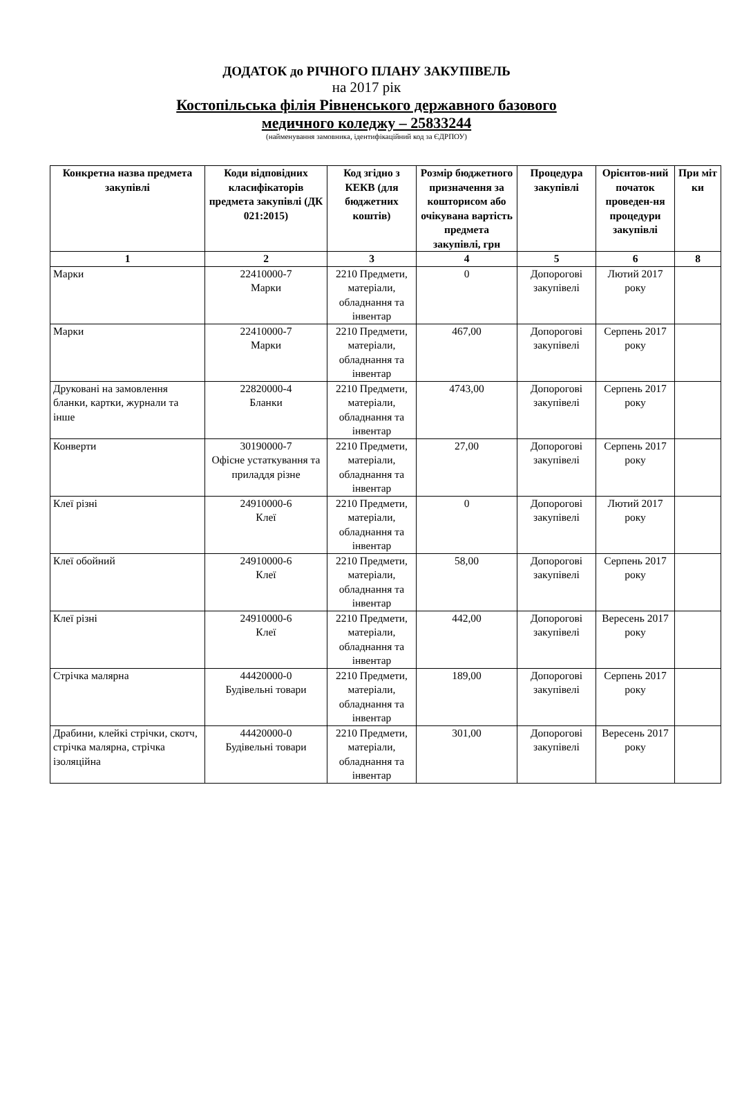ДОДАТОК до РІЧНОГО ПЛАНУ ЗАКУПІВЕЛЬ
на 2017 рік
Костопільська філія Рівненського державного базового
медичного коледжу – 25833244
(найменування замовника, ідентифікаційний код за ЄДРПОУ)
| Конкретна назва предмета закупівлі | Коди відповідних класифікаторів предмета закупівлі (ДК 021:2015) | Код згідно з КЕКВ (для бюджетних коштів) | Розмір бюджетного призначення за кошторисом або очікувана вартість предмета закупівлі, грн | Процедура закупівлі | Орієнтов-ний початок проведен-ня процедури закупівлі | При міт ки |
| --- | --- | --- | --- | --- | --- | --- |
| 1 | 2 | 3 | 4 | 5 | 6 | 8 |
| Марки | 22410000-7 Марки | 2210 Предмети, матеріали, обладнання та інвентар | 0 | Допорогові закупівелі | Лютий 2017 року | |
| Марки | 22410000-7 Марки | 2210 Предмети, матеріали, обладнання та інвентар | 467,00 | Допорогові закупівелі | Серпень 2017 року | |
| Друковані на замовлення бланки, картки, журнали та інше | 22820000-4 Бланки | 2210 Предмети, матеріали, обладнання та інвентар | 4743,00 | Допорогові закупівелі | Серпень 2017 року | |
| Конверти | 30190000-7 Офісне устаткування та приладдя різне | 2210 Предмети, матеріали, обладнання та інвентар | 27,00 | Допорогові закупівелі | Серпень 2017 року | |
| Клеї різні | 24910000-6 Клеї | 2210 Предмети, матеріали, обладнання та інвентар | 0 | Допорогові закупівелі | Лютий 2017 року | |
| Клеї обойний | 24910000-6 Клеї | 2210 Предмети, матеріали, обладнання та інвентар | 58,00 | Допорогові закупівелі | Серпень 2017 року | |
| Клеї різні | 24910000-6 Клеї | 2210 Предмети, матеріали, обладнання та інвентар | 442,00 | Допорогові закупівелі | Вересень 2017 року | |
| Стрічка малярна | 44420000-0 Будівельні товари | 2210 Предмети, матеріали, обладнання та інвентар | 189,00 | Допорогові закупівелі | Серпень 2017 року | |
| Драбини, клейкі стрічки, скотч, стрічка малярна, стрічка ізоляційна | 44420000-0 Будівельні товари | 2210 Предмети, матеріали, обладнання та інвентар | 301,00 | Допорогові закупівелі | Вересень 2017 року | |